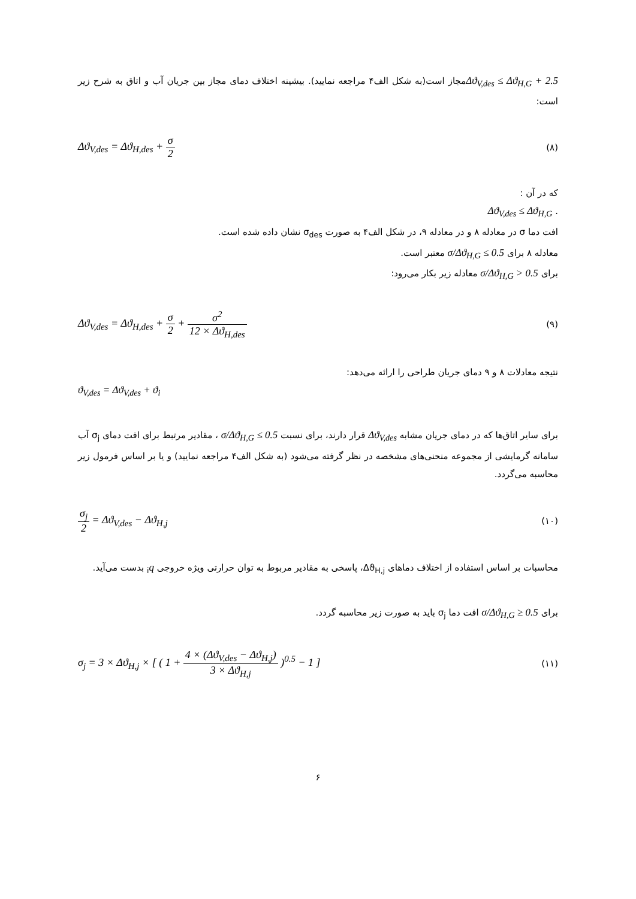Δϑ<sub>V,des</sub> ≤ Δϑ<sub>H,G</sub> + 2.5مجاز است(به شکل الف۴ مراجعه نمایید). بیشینه اختلاف دمای مجاز بین جریان آب و اتاق به شرح زیر است:
(۸) Δϑ<sub>V,des</sub> = Δϑ<sub>H,des</sub> + σ 2
که در آن :
. Δϑ<sub>V,des</sub> ≤ Δϑ<sub>H,G</sub>
افت دما σ در معادله ۸ و در معادله ۹، در شکل الف۴ به صورت σ<sub>des</sub> نشان داده شده است.
معادله ۸ برای σ/Δϑ<sub>H,G</sub> ≤ 0.5 معتبر است.
برای σ/Δϑ<sub>H,G</sub> > 0.5 معادله زیر بکار می‌رود:
(۹) Δϑ<sub>V,des</sub> = Δϑ<sub>H,des</sub> + σ 2 + σ<sup>2</sup> 12 × Δϑ<sub>H,des</sub>
نتیجه معادلات ۸ و ۹ دمای جریان طراحی را ارائه می‌دهد:
ϑ<sub>V,des</sub> = Δϑ<sub>V,des</sub> + ϑ<sub>i</sub>
برای سایر اتاق‌ها که در دمای جریان مشابه Δϑ<sub>V,des</sub> قرار دارند، برای نسبت σ/Δϑ<sub>H,G</sub> ≤ 0.5 ، مقادیر مرتبط برای افت دمای σ<sub>j</sub> آب سامانه گرمایشی از مجموعه منحنی‌های مشخصه در نظر گرفته می‌شود (به شکل الف۴ مراجعه نمایید) و یا بر اساس فرمول زیر محاسبه می‌گردد.
(۱۰) σ<sub>j</sub> 2 = Δϑ<sub>V,des</sub> − Δϑ<sub>H,j</sub>
محاسبات بر اساس استفاده از اختلاف دماهای Δϑ<sub>H,j</sub>، پاسخی به مقادیر مربوط به توان حرارتی ویژه خروجی q<sub>i</sub> بدست می‌آید.
برای σ/Δϑ<sub>H,G</sub> ≥ 0.5 افت دما σ<sub>j</sub> باید به صورت زیر محاسبه گردد.
(۱۱) σ<sub>j</sub> = 3 × Δϑ<sub>H,j</sub> × [ ( 1 + 4 × (Δϑ<sub>V,des</sub> − Δϑ<sub>H,j</sub>) 3 × Δϑ<sub>H,j</sub> )<sup>0.5</sup> − 1 ]
۶